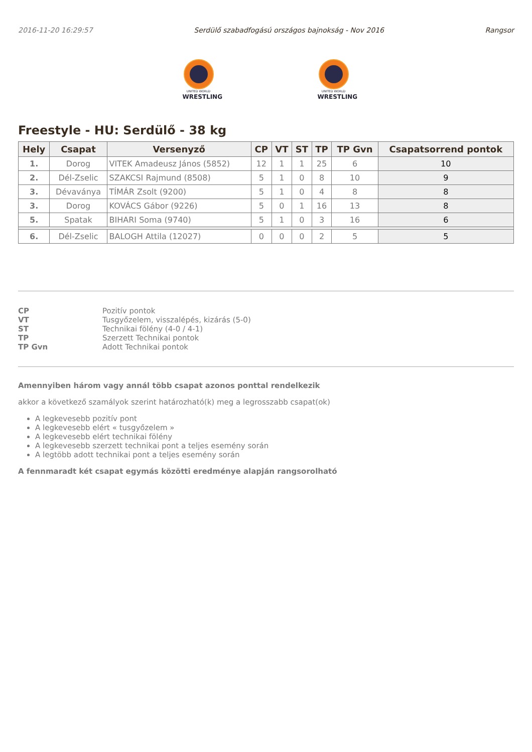2016-11-20 16:29:57 Serdülő szabadfogású országos bajnokság - Nov 2016 Rangsor
UNITED WORLD
WRESTLING
UNITED WORLD
WRESTLING
Freestyle - HU: Serdülő - 38 kg
| Hely | Csapat | Versenyző | CP | VT | ST | TP | TP Gvn | Csapatsorrend pontok |
| --- | --- | --- | --- | --- | --- | --- | --- | --- |
| 1. | Dorog | VITEK Amadeusz János (5852) | 12 | 1 | 1 | 25 | 6 | 10 |
| 2. | Dél-Zselic | SZAKCSI Rajmund (8508) | 5 | 1 | 0 | 8 | 10 | 9 |
| 3. | Dévaványa | TÍMÁR Zsolt (9200) | 5 | 1 | 0 | 4 | 8 | 8 |
| 3. | Dorog | KOVÁCS Gábor (9226) | 5 | 0 | 1 | 16 | 13 | 8 |
| 5. | Spatak | BIHARI Soma (9740) | 5 | 1 | 0 | 3 | 16 | 6 |
| 6. | Dél-Zselic | BALOGH Attila (12027) | 0 | 0 | 0 | 2 | 5 | 5 |
CP Pozitív pontok VT Tusgyőzelem, visszalépés, kizárás (5-0) ST Technikai fölény (4-0 / 4-1) TP Szerzett Technikai pontok TP Gvn Adott Technikai pontok
Amennyiben három vagy annál több csapat azonos ponttal rendelkezik
akkor a következő szamályok szerint határozható(k) meg a legrosszabb csapat(ok)
A legkevesebb pozitív pont
A legkevesebb elért « tusgyőzelem »
A legkevesebb elért technikai fölény
A legkevesebb szerzett technikai pont a teljes esemény során
A legtöbb adott technikai pont a teljes esemény során
A fennmaradt két csapat egymás közötti eredménye alapján rangsorolható